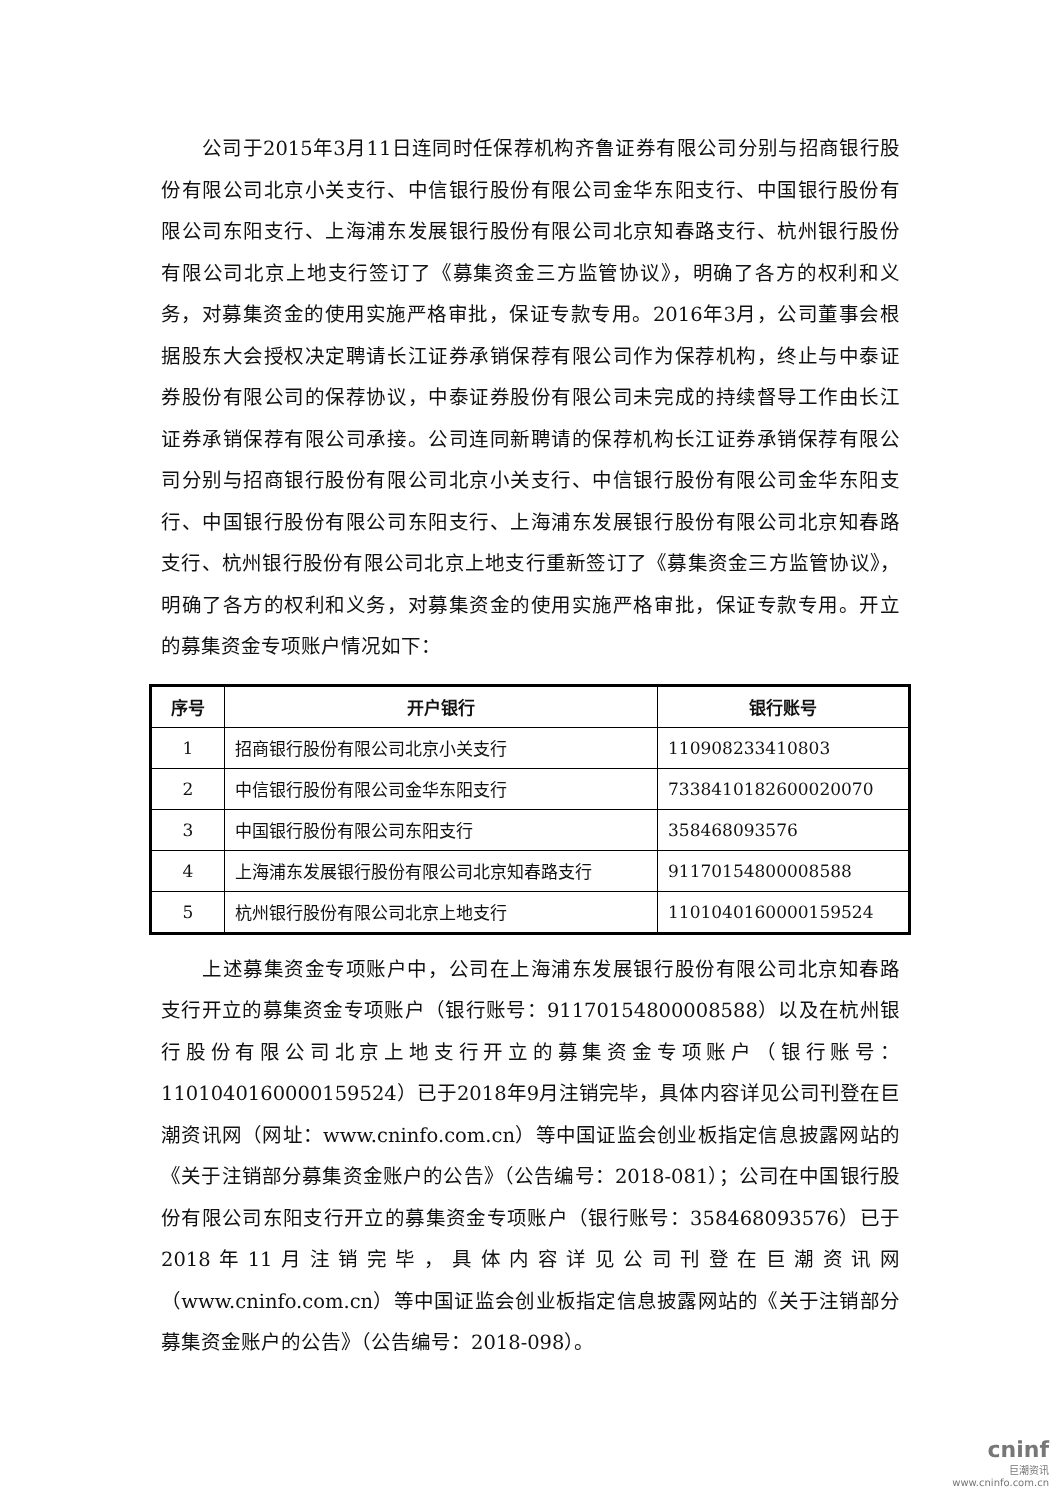公司于2015年3月11日连同时任保荐机构齐鲁证券有限公司分别与招商银行股份有限公司北京小关支行、中信银行股份有限公司金华东阳支行、中国银行股份有限公司东阳支行、上海浦东发展银行股份有限公司北京知春路支行、杭州银行股份有限公司北京上地支行签订了《募集资金三方监管协议》，明确了各方的权利和义务，对募集资金的使用实施严格审批，保证专款专用。2016年3月，公司董事会根据股东大会授权决定聘请长江证券承销保荐有限公司作为保荐机构，终止与中泰证券股份有限公司的保荐协议，中泰证券股份有限公司未完成的持续督导工作由长江证券承销保荐有限公司承接。公司连同新聘请的保荐机构长江证券承销保荐有限公司分别与招商银行股份有限公司北京小关支行、中信银行股份有限公司金华东阳支行、中国银行股份有限公司东阳支行、上海浦东发展银行股份有限公司北京知春路支行、杭州银行股份有限公司北京上地支行重新签订了《募集资金三方监管协议》，明确了各方的权利和义务，对募集资金的使用实施严格审批，保证专款专用。开立的募集资金专项账户情况如下：
| 序号 | 开户银行 | 银行账号 |
| --- | --- | --- |
| 1 | 招商银行股份有限公司北京小关支行 | 110908233410803 |
| 2 | 中信银行股份有限公司金华东阳支行 | 7338410182600020070 |
| 3 | 中国银行股份有限公司东阳支行 | 358468093576 |
| 4 | 上海浦东发展银行股份有限公司北京知春路支行 | 91170154800008588 |
| 5 | 杭州银行股份有限公司北京上地支行 | 1101040160000159524 |
上述募集资金专项账户中，公司在上海浦东发展银行股份有限公司北京知春路支行开立的募集资金专项账户（银行账号：91170154800008588）以及在杭州银行股份有限公司北京上地支行开立的募集资金专项账户（银行账号：1101040160000159524）已于2018年9月注销完毕，具体内容详见公司刊登在巨潮资讯网（网址：www.cninfo.com.cn）等中国证监会创业板指定信息披露网站的《关于注销部分募集资金账户的公告》（公告编号：2018-081）；公司在中国银行股份有限公司东阳支行开立的募集资金专项账户（银行账号：358468093576）已于2018年11月注销完毕，具体内容详见公司刊登在巨潮资讯网（www.cninfo.com.cn）等中国证监会创业板指定信息披露网站的《关于注销部分募集资金账户的公告》（公告编号：2018-098）。
cninf
巨潮资讯
www.cninfo.com.cn